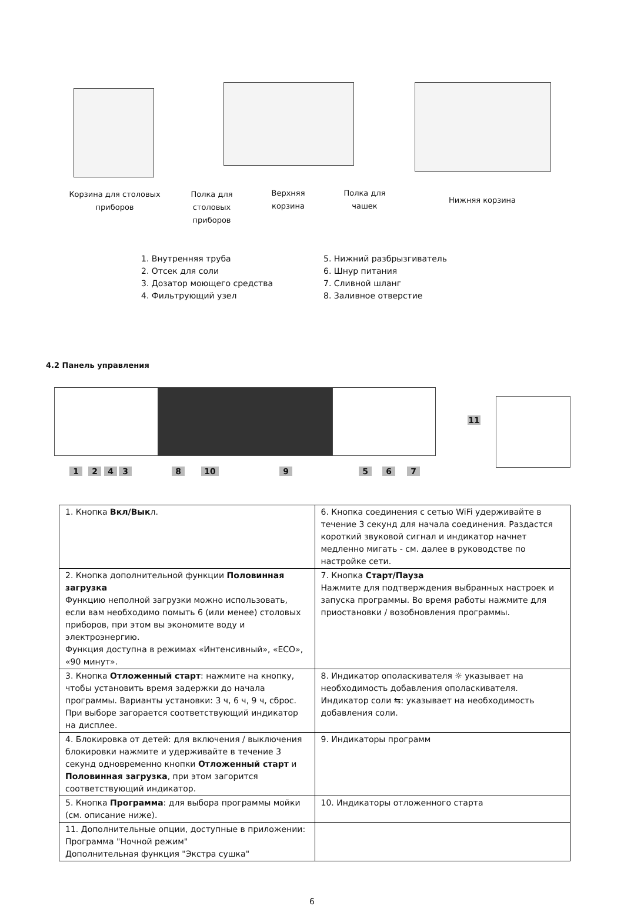Корзина для столовых
приборов
Полка для
столовых
приборов
Верхняя
корзина
Полка для
чашек
Нижняя корзина
1. Внутренняя труба
2. Отсек для соли
3. Дозатор моющего средства
4. Фильтрующий узел
5. Нижний разбрызгиватель
6. Шнур питания
7. Сливной шланг
8. Заливное отверстие
4.2 Панель управления
1 2 4 3 8 10 9 5 6 7
11
| 1. Кнопка Вкл/Вык л. | 6. Кнопка соединения с сетью WiFi удерживайте в течение 3 секунд для начала соединения. Раздастся короткий звуковой сигнал и индикатор начнет медленно мигать - см. далее в руководстве по настройке сети. |
| 2. Кнопка дополнительной функции Половинная загрузка Функцию неполной загрузки можно использовать, если вам необходимо помыть 6 (или менее) столовых приборов, при этом вы экономите воду и электроэнергию. Функция доступна в режимах «Интенсивный», «ECO», «90 минут». | 7. Кнопка Старт/Пауза Нажмите для подтверждения выбранных настроек и запуска программы. Во время работы нажмите для приостановки / возобновления программы. |
| 3. Кнопка Отложенный старт : нажмите на кнопку, чтобы установить время задержки до начала программы. Варианты установки: 3 ч, 6 ч, 9 ч, сброс. При выборе загорается соответствующий индикатор на дисплее. | 8. Индикатор ополаскивателя ☼ указывает на необходимость добавления ополаскивателя. Индикатор соли ⇆: указывает на необходимость добавления соли. |
| 4. Блокировка от детей: для включения / выключения блокировки нажмите и удерживайте в течение 3 секунд одновременно кнопки Отложенный старт и Половинная загрузка , при этом загорится соответствующий индикатор. | 9. Индикаторы программ |
| 5. Кнопка Программа : для выбора программы мойки (см. описание ниже). | 10. Индикаторы отложенного старта |
| 11. Дополнительные опции, доступные в приложении: Программа "Ночной режим" Дополнительная функция "Экстра сушка" | |
6